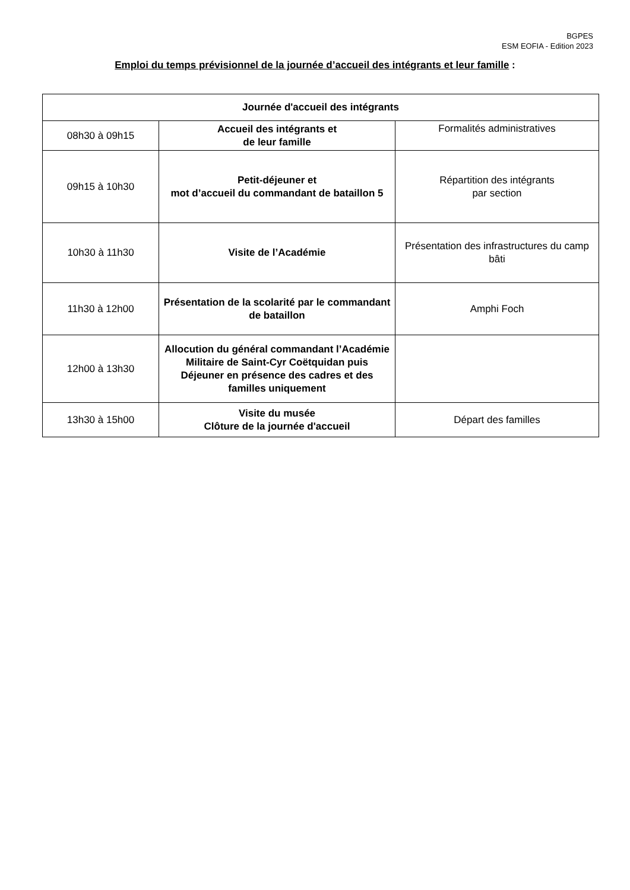BGPES
ESM EOFIA - Edition 2023
Emploi du temps prévisionnel de la journée d’accueil des intégrants et leur famille :
| Journée d'accueil des intégrants | | |
| --- | --- | --- |
| 08h30 à 09h15 | Accueil des intégrants et de leur famille | Formalités administratives |
| 09h15 à 10h30 | Petit-déjeuner et mot d’accueil du commandant de bataillon 5 | Répartition des intégrants par section |
| 10h30 à 11h30 | Visite de l’Académie | Présentation des infrastructures du camp bâti |
| 11h30 à 12h00 | Présentation de la scolarité par le commandant de bataillon | Amphi Foch |
| 12h00 à 13h30 | Allocution du général commandant l’Académie Militaire de Saint-Cyr Coëtquidan puis Déjeuner en présence des cadres et des familles uniquement | |
| 13h30 à 15h00 | Visite du musée Clôture de la journée d'accueil | Départ des familles |